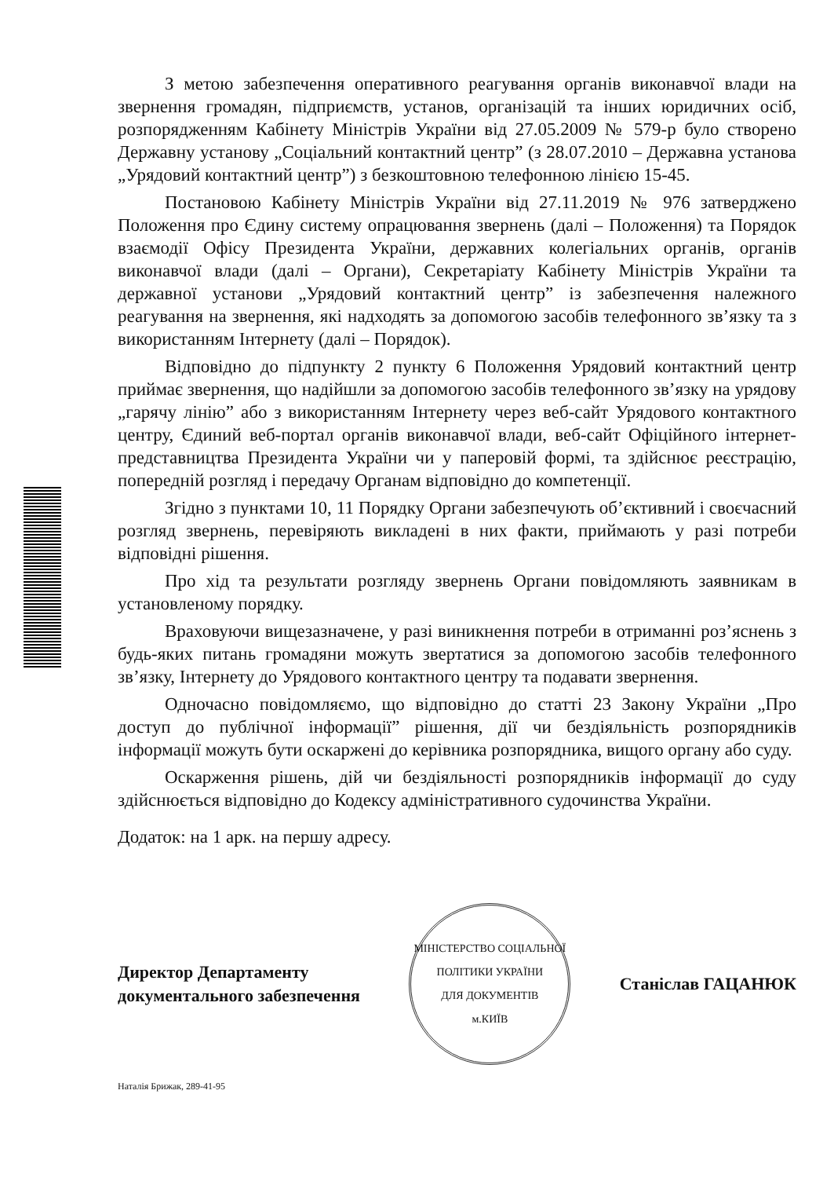З метою забезпечення оперативного реагування органів виконавчої влади на звернення громадян, підприємств, установ, організацій та інших юридичних осіб, розпорядженням Кабінету Міністрів України від 27.05.2009 № 579-р було створено Державну установу „Соціальний контактний центр” (з 28.07.2010 – Державна установа „Урядовий контактний центр”) з безкоштовною телефонною лінією 15-45.
Постановою Кабінету Міністрів України від 27.11.2019 № 976 затверджено Положення про Єдину систему опрацювання звернень (далі – Положення) та Порядок взаємодії Офісу Президента України, державних колегіальних органів, органів виконавчої влади (далі – Органи), Секретаріату Кабінету Міністрів України та державної установи „Урядовий контактний центр” із забезпечення належного реагування на звернення, які надходять за допомогою засобів телефонного зв’язку та з використанням Інтернету (далі – Порядок).
Відповідно до підпункту 2 пункту 6 Положення Урядовий контактний центр приймає звернення, що надійшли за допомогою засобів телефонного зв’язку на урядову „гарячу лінію” або з використанням Інтернету через веб-сайт Урядового контактного центру, Єдиний веб-портал органів виконавчої влади, веб-сайт Офіційного інтернет-представництва Президента України чи у паперовій формі, та здійснює реєстрацію, попередній розгляд і передачу Органам відповідно до компетенції.
Згідно з пунктами 10, 11 Порядку Органи забезпечують об’єктивний і своєчасний розгляд звернень, перевіряють викладені в них факти, приймають у разі потреби відповідні рішення.
Про хід та результати розгляду звернень Органи повідомляють заявникам в установленому порядку.
Враховуючи вищезазначене, у разі виникнення потреби в отриманні роз’яснень з будь-яких питань громадяни можуть звертатися за допомогою засобів телефонного зв’язку, Інтернету до Урядового контактного центру та подавати звернення.
Одночасно повідомляємо, що відповідно до статті 23 Закону України „Про доступ до публічної інформації” рішення, дії чи бездіяльність розпорядників інформації можуть бути оскаржені до керівника розпорядника, вищого органу або суду.
Оскарження рішень, дій чи бездіяльності розпорядників інформації до суду здійснюється відповідно до Кодексу адміністративного судочинства України.
Додаток: на 1 арк. на першу адресу.
Директор Департаменту
документального забезпечення
МІНІСТЕРСТВО СОЦІАЛЬНОЇ ПОЛІТИКИ УКРАЇНИ
ДЛЯ ДОКУМЕНТІВ
м.КИЇВ
Станіслав ГАЦАНЮК
Наталія Брижак, 289-41-95